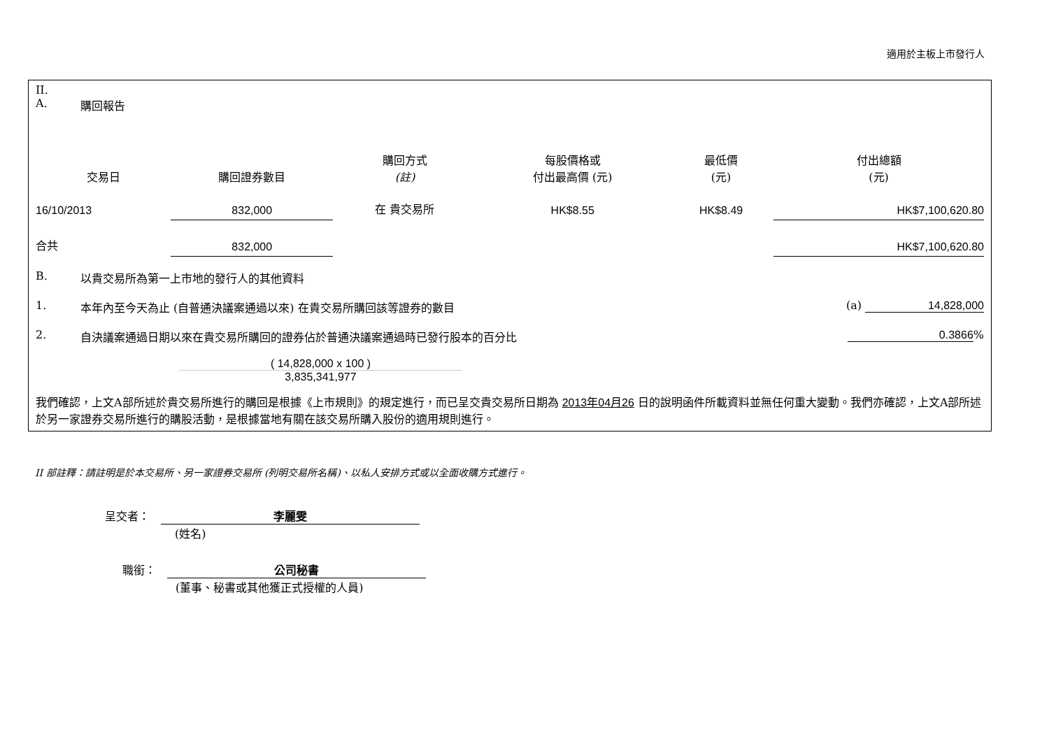適用於主板上市發行人
II.
A. 購回報告
| 交易日 | 購回證券數目 | 購回方式 (註) | 每股價格或 付出最高價 (元) | 最低價 (元) | 付出總額 (元) |
| --- | --- | --- | --- | --- | --- |
| 16/10/2013 | 832,000 | 在 貴交易所 | HK$8.55 | HK$8.49 | HK$7,100,620.80 |
| 合共 | 832,000 | | | | HK$7,100,620.80 |
B. 以貴交易所為第一上市地的發行人的其他資料
1. 本年內至今天為止 (自普通決議案通過以來) 在貴交易所購回該等證券的數目 (a) 14,828,000
2. 自決議案通過日期以來在貴交易所購回的證券佔於普通決議案通過時已發行股本的百分比 0.3866%
( 14,828,000 x 100 )
3,835,341,977
我們確認，上文A部所述於貴交易所進行的購回是根據《上市規則》的規定進行，而已呈交貴交易所日期為 2013年04月26 日的說明函件所載資料並無任何重大變動。我們亦確認，上文A部所述於另一家證券交易所進行的購股活動，是根據當地有關在該交易所購入股份的適用規則進行。
II 部註釋：請註明是於本交易所、另一家證券交易所 (列明交易所名稱)、以私人安排方式或以全面收購方式進行。
呈交者：　李麗雯
(姓名)
職銜：　公司秘書
(董事、秘書或其他獲正式授權的人員)